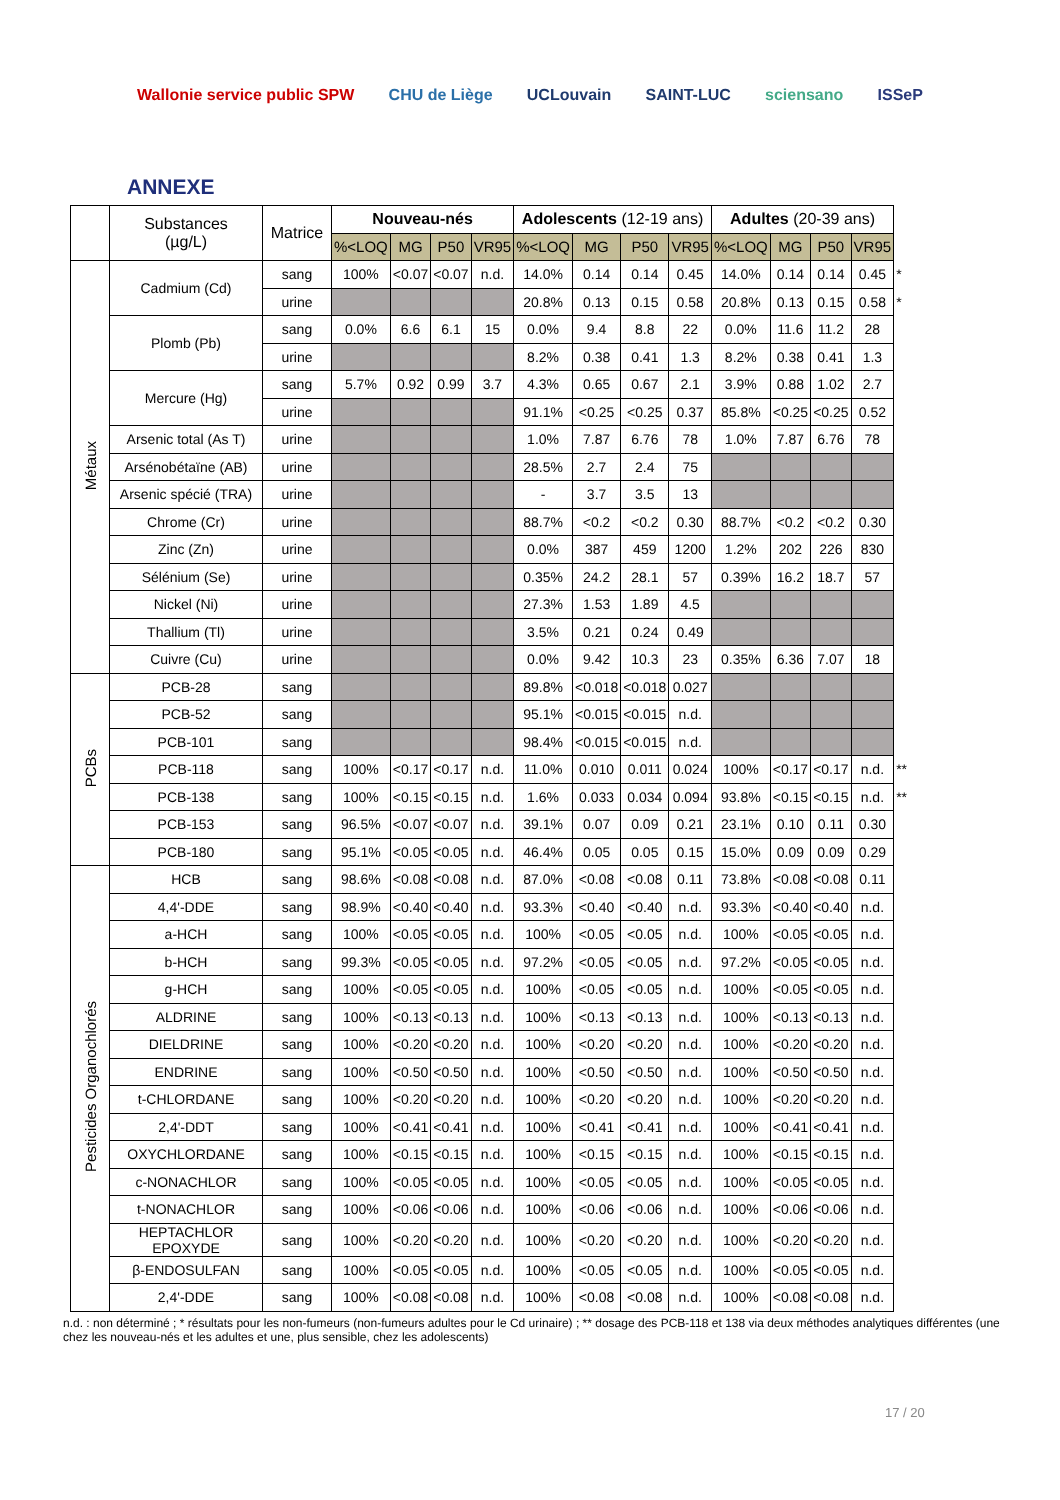Wallonie service public SPW CHU de Liège UCLouvain SAINT-LUC sciensano ISSeP
ANNEXE
| | Substances (µg/L) | Matrice | Nouveau-nés | | | | Adolescents (12-19 ans) | | | | Adultes (20-39 ans) | | | | |
| | | | %<LOQ | MG | P50 | VR95 | %<LOQ | MG | P50 | VR95 | %<LOQ | MG | P50 | VR95 | |
| Métaux | Cadmium (Cd) | sang | 100% | <0.07 | <0.07 | n.d. | 14.0% | 0.14 | 0.14 | 0.45 | 14.0% | 0.14 | 0.14 | 0.45 | * |
| | | urine | | | | | 20.8% | 0.13 | 0.15 | 0.58 | 20.8% | 0.13 | 0.15 | 0.58 | * |
| | Plomb (Pb) | sang | 0.0% | 6.6 | 6.1 | 15 | 0.0% | 9.4 | 8.8 | 22 | 0.0% | 11.6 | 11.2 | 28 | |
| | | urine | | | | | 8.2% | 0.38 | 0.41 | 1.3 | 8.2% | 0.38 | 0.41 | 1.3 | |
| | Mercure (Hg) | sang | 5.7% | 0.92 | 0.99 | 3.7 | 4.3% | 0.65 | 0.67 | 2.1 | 3.9% | 0.88 | 1.02 | 2.7 | |
| | | urine | | | | | 91.1% | <0.25 | <0.25 | 0.37 | 85.8% | <0.25 | <0.25 | 0.52 | |
| | Arsenic total (As T) | urine | | | | | 1.0% | 7.87 | 6.76 | 78 | 1.0% | 7.87 | 6.76 | 78 | |
| | Arsénobétaïne (AB) | urine | | | | | 28.5% | 2.7 | 2.4 | 75 | | | | | |
| | Arsenic spécié (TRA) | urine | | | | | - | 3.7 | 3.5 | 13 | | | | | |
| | Chrome (Cr) | urine | | | | | 88.7% | <0.2 | <0.2 | 0.30 | 88.7% | <0.2 | <0.2 | 0.30 | |
| | Zinc (Zn) | urine | | | | | 0.0% | 387 | 459 | 1200 | 1.2% | 202 | 226 | 830 | |
| | Sélénium (Se) | urine | | | | | 0.35% | 24.2 | 28.1 | 57 | 0.39% | 16.2 | 18.7 | 57 | |
| | Nickel (Ni) | urine | | | | | 27.3% | 1.53 | 1.89 | 4.5 | | | | | |
| | Thallium (Tl) | urine | | | | | 3.5% | 0.21 | 0.24 | 0.49 | | | | | |
| | Cuivre (Cu) | urine | | | | | 0.0% | 9.42 | 10.3 | 23 | 0.35% | 6.36 | 7.07 | 18 | |
| PCBs | PCB-28 | sang | | | | | 89.8% | <0.018 | <0.018 | 0.027 | | | | | |
| | PCB-52 | sang | | | | | 95.1% | <0.015 | <0.015 | n.d. | | | | | |
| | PCB-101 | sang | | | | | 98.4% | <0.015 | <0.015 | n.d. | | | | | |
| | PCB-118 | sang | 100% | <0.17 | <0.17 | n.d. | 11.0% | 0.010 | 0.011 | 0.024 | 100% | <0.17 | <0.17 | n.d. | ** |
| | PCB-138 | sang | 100% | <0.15 | <0.15 | n.d. | 1.6% | 0.033 | 0.034 | 0.094 | 93.8% | <0.15 | <0.15 | n.d. | ** |
| | PCB-153 | sang | 96.5% | <0.07 | <0.07 | n.d. | 39.1% | 0.07 | 0.09 | 0.21 | 23.1% | 0.10 | 0.11 | 0.30 | |
| | PCB-180 | sang | 95.1% | <0.05 | <0.05 | n.d. | 46.4% | 0.05 | 0.05 | 0.15 | 15.0% | 0.09 | 0.09 | 0.29 | |
| Pesticides Organochlorés | HCB | sang | 98.6% | <0.08 | <0.08 | n.d. | 87.0% | <0.08 | <0.08 | 0.11 | 73.8% | <0.08 | <0.08 | 0.11 | |
| | 4,4'-DDE | sang | 98.9% | <0.40 | <0.40 | n.d. | 93.3% | <0.40 | <0.40 | n.d. | 93.3% | <0.40 | <0.40 | n.d. | |
| | a-HCH | sang | 100% | <0.05 | <0.05 | n.d. | 100% | <0.05 | <0.05 | n.d. | 100% | <0.05 | <0.05 | n.d. | |
| | b-HCH | sang | 99.3% | <0.05 | <0.05 | n.d. | 97.2% | <0.05 | <0.05 | n.d. | 97.2% | <0.05 | <0.05 | n.d. | |
| | g-HCH | sang | 100% | <0.05 | <0.05 | n.d. | 100% | <0.05 | <0.05 | n.d. | 100% | <0.05 | <0.05 | n.d. | |
| | ALDRINE | sang | 100% | <0.13 | <0.13 | n.d. | 100% | <0.13 | <0.13 | n.d. | 100% | <0.13 | <0.13 | n.d. | |
| | DIELDRINE | sang | 100% | <0.20 | <0.20 | n.d. | 100% | <0.20 | <0.20 | n.d. | 100% | <0.20 | <0.20 | n.d. | |
| | ENDRINE | sang | 100% | <0.50 | <0.50 | n.d. | 100% | <0.50 | <0.50 | n.d. | 100% | <0.50 | <0.50 | n.d. | |
| | t-CHLORDANE | sang | 100% | <0.20 | <0.20 | n.d. | 100% | <0.20 | <0.20 | n.d. | 100% | <0.20 | <0.20 | n.d. | |
| | 2,4'-DDT | sang | 100% | <0.41 | <0.41 | n.d. | 100% | <0.41 | <0.41 | n.d. | 100% | <0.41 | <0.41 | n.d. | |
| | OXYCHLORDANE | sang | 100% | <0.15 | <0.15 | n.d. | 100% | <0.15 | <0.15 | n.d. | 100% | <0.15 | <0.15 | n.d. | |
| | c-NONACHLOR | sang | 100% | <0.05 | <0.05 | n.d. | 100% | <0.05 | <0.05 | n.d. | 100% | <0.05 | <0.05 | n.d. | |
| | t-NONACHLOR | sang | 100% | <0.06 | <0.06 | n.d. | 100% | <0.06 | <0.06 | n.d. | 100% | <0.06 | <0.06 | n.d. | |
| | HEPTACHLOR EPOXYDE | sang | 100% | <0.20 | <0.20 | n.d. | 100% | <0.20 | <0.20 | n.d. | 100% | <0.20 | <0.20 | n.d. | |
| | β-ENDOSULFAN | sang | 100% | <0.05 | <0.05 | n.d. | 100% | <0.05 | <0.05 | n.d. | 100% | <0.05 | <0.05 | n.d. | |
| | 2,4'-DDE | sang | 100% | <0.08 | <0.08 | n.d. | 100% | <0.08 | <0.08 | n.d. | 100% | <0.08 | <0.08 | n.d. | |
n.d. : non déterminé ; * résultats pour les non-fumeurs (non-fumeurs adultes pour le Cd urinaire) ; ** dosage des PCB-118 et 138 via deux méthodes analytiques différentes (une chez les nouveau-nés et les adultes et une, plus sensible, chez les adolescents)
17 / 20